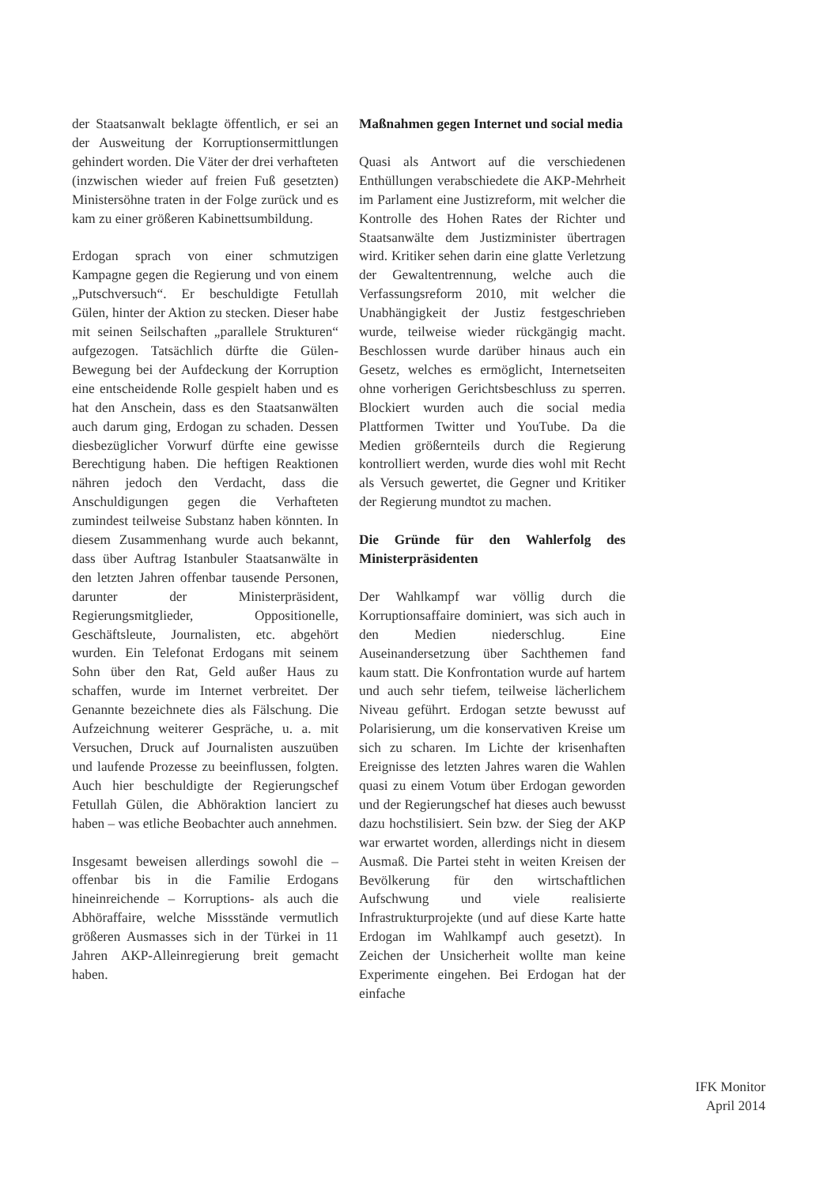der Staatsanwalt beklagte öffentlich, er sei an der Ausweitung der Korruptionsermittlungen gehindert worden. Die Väter der drei verhafteten (inzwischen wieder auf freien Fuß gesetzten) Ministersöhne traten in der Folge zurück und es kam zu einer größeren Kabinettsumbildung.
Erdogan sprach von einer schmutzigen Kampagne gegen die Regierung und von einem „Putschversuch“. Er beschuldigte Fetullah Gülen, hinter der Aktion zu stecken. Dieser habe mit seinen Seilschaften „parallele Strukturen“ aufgezogen. Tatsächlich dürfte die Gülen-Bewegung bei der Aufdeckung der Korruption eine entscheidende Rolle gespielt haben und es hat den Anschein, dass es den Staatsanwälten auch darum ging, Erdogan zu schaden. Dessen diesbezüglicher Vorwurf dürfte eine gewisse Berechtigung haben. Die heftigen Reaktionen nähren jedoch den Verdacht, dass die Anschuldigungen gegen die Verhafteten zumindest teilweise Substanz haben könnten. In diesem Zusammenhang wurde auch bekannt, dass über Auftrag Istanbuler Staatsanwälte in den letzten Jahren offenbar tausende Personen, darunter der Ministerpräsident, Regierungsmitglieder, Oppositionelle, Geschäftsleute, Journalisten, etc. abgehört wurden. Ein Telefonat Erdogans mit seinem Sohn über den Rat, Geld außer Haus zu schaffen, wurde im Internet verbreitet. Der Genannte bezeichnete dies als Fälschung. Die Aufzeichnung weiterer Gespräche, u. a. mit Versuchen, Druck auf Journalisten auszuüben und laufende Prozesse zu beeinflussen, folgten. Auch hier beschuldigte der Regierungschef Fetullah Gülen, die Abhöraktion lanciert zu haben – was etliche Beobachter auch annehmen.
Insgesamt beweisen allerdings sowohl die – offenbar bis in die Familie Erdogans hineinreichende – Korruptions- als auch die Abhöraffaire, welche Missstände vermutlich größeren Ausmasses sich in der Türkei in 11 Jahren AKP-Alleinregierung breit gemacht haben.
Maßnahmen gegen Internet und social media
Quasi als Antwort auf die verschiedenen Enthüllungen verabschiedete die AKP-Mehrheit im Parlament eine Justizreform, mit welcher die Kontrolle des Hohen Rates der Richter und Staatsanwälte dem Justizminister übertragen wird. Kritiker sehen darin eine glatte Verletzung der Gewaltentrennung, welche auch die Verfassungsreform 2010, mit welcher die Unabhängigkeit der Justiz festgeschrieben wurde, teilweise wieder rückgängig macht. Beschlossen wurde darüber hinaus auch ein Gesetz, welches es ermöglicht, Internetseiten ohne vorherigen Gerichtsbeschluss zu sperren. Blockiert wurden auch die social media Plattformen Twitter und YouTube. Da die Medien größernteils durch die Regierung kontrolliert werden, wurde dies wohl mit Recht als Versuch gewertet, die Gegner und Kritiker der Regierung mundtot zu machen.
Die Gründe für den Wahlerfolg des Ministerpräsidenten
Der Wahlkampf war völlig durch die Korruptionsaffaire dominiert, was sich auch in den Medien niederschlug. Eine Auseinandersetzung über Sachthemen fand kaum statt. Die Konfrontation wurde auf hartem und auch sehr tiefem, teilweise lächerlichem Niveau geführt. Erdogan setzte bewusst auf Polarisierung, um die konservativen Kreise um sich zu scharen. Im Lichte der krisenhaften Ereignisse des letzten Jahres waren die Wahlen quasi zu einem Votum über Erdogan geworden und der Regierungschef hat dieses auch bewusst dazu hochstilisiert. Sein bzw. der Sieg der AKP war erwartet worden, allerdings nicht in diesem Ausmaß. Die Partei steht in weiten Kreisen der Bevölkerung für den wirtschaftlichen Aufschwung und viele realisierte Infrastrukturprojekte (und auf diese Karte hatte Erdogan im Wahlkampf auch gesetzt). In Zeichen der Unsicherheit wollte man keine Experimente eingehen. Bei Erdogan hat der einfache
IFK Monitor
April 2014